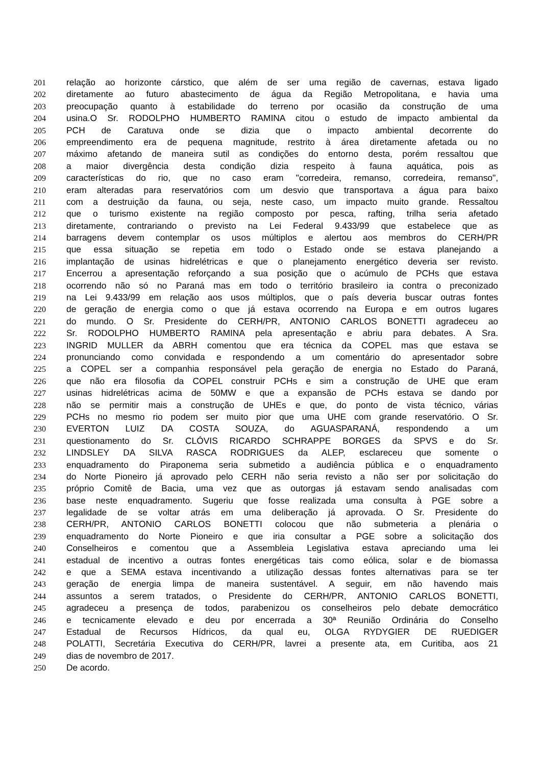201 relação ao horizonte cárstico, que além de ser uma região de cavernas, estava ligado
202 diretamente ao futuro abastecimento de água da Região Metropolitana, e havia uma
203 preocupação quanto à estabilidade do terreno por ocasião da construção de uma
204 usina.O Sr. RODOLPHO HUMBERTO RAMINA citou o estudo de impacto ambiental da
205 PCH de Caratuva onde se dizia que o impacto ambiental decorrente do
206 empreendimento era de pequena magnitude, restrito à área diretamente afetada ou no
207 máximo afetando de maneira sutil as condições do entorno desta, porém ressaltou que
208 a maior divergência desta condição dizia respeito à fauna aquática, pois as
209 características do rio, que no caso eram "corredeira, remanso, corredeira, remanso",
210 eram alteradas para reservatórios com um desvio que transportava a água para baixo
211 com a destruição da fauna, ou seja, neste caso, um impacto muito grande. Ressaltou
212 que o turismo existente na região composto por pesca, rafting, trilha seria afetado
213 diretamente, contrariando o previsto na Lei Federal 9.433/99 que estabelece que as
214 barragens devem contemplar os usos múltiplos e alertou aos membros do CERH/PR
215 que essa situação se repetia em todo o Estado onde se estava planejando a
216 implantação de usinas hidrelétricas e que o planejamento energético deveria ser revisto.
217 Encerrou a apresentação reforçando a sua posição que o acúmulo de PCHs que estava
218 ocorrendo não só no Paraná mas em todo o território brasileiro ia contra o preconizado
219 na Lei 9.433/99 em relação aos usos múltiplos, que o país deveria buscar outras fontes
220 de geração de energia como o que já estava ocorrendo na Europa e em outros lugares
221 do mundo. O Sr. Presidente do CERH/PR, ANTONIO CARLOS BONETTI agradeceu ao
222 Sr. RODOLPHO HUMBERTO RAMINA pela apresentação e abriu para debates. A Sra.
223 INGRID MULLER da ABRH comentou que era técnica da COPEL mas que estava se
224 pronunciando como convidada e respondendo a um comentário do apresentador sobre
225 a COPEL ser a companhia responsável pela geração de energia no Estado do Paraná,
226 que não era filosofia da COPEL construir PCHs e sim a construção de UHE que eram
227 usinas hidrelétricas acima de 50MW e que a expansão de PCHs estava se dando por
228 não se permitir mais a construção de UHEs e que, do ponto de vista técnico, várias
229 PCHs no mesmo rio podem ser muito pior que uma UHE com grande reservatório. O Sr.
230 EVERTON LUIZ DA COSTA SOUZA, do AGUASPARANÁ, respondendo a um
231 questionamento do Sr. CLÓVIS RICARDO SCHRAPPE BORGES da SPVS e do Sr.
232 LINDSLEY DA SILVA RASCA RODRIGUES da ALEP, esclareceu que somente o
233 enquadramento do Piraponema seria submetido a audiência pública e o enquadramento
234 do Norte Pioneiro já aprovado pelo CERH não seria revisto a não ser por solicitação do
235 próprio Comitê de Bacia, uma vez que as outorgas já estavam sendo analisadas com
236 base neste enquadramento. Sugeriu que fosse realizada uma consulta à PGE sobre a
237 legalidade de se voltar atrás em uma deliberação já aprovada. O Sr. Presidente do
238 CERH/PR, ANTONIO CARLOS BONETTI colocou que não submeteria a plenária o
239 enquadramento do Norte Pioneiro e que iria consultar a PGE sobre a solicitação dos
240 Conselheiros e comentou que a Assembleia Legislativa estava apreciando uma lei
241 estadual de incentivo a outras fontes energéticas tais como eólica, solar e de biomassa
242 e que a SEMA estava incentivando a utilização dessas fontes alternativas para se ter
243 geração de energia limpa de maneira sustentável. A seguir, em não havendo mais
244 assuntos a serem tratados, o Presidente do CERH/PR, ANTONIO CARLOS BONETTI,
245 agradeceu a presença de todos, parabenizou os conselheiros pelo debate democrático
246 e tecnicamente elevado e deu por encerrada a 30ª Reunião Ordinária do Conselho
247 Estadual de Recursos Hídricos, da qual eu, OLGA RYDYGIER DE RUEDIGER
248 POLATTI, Secretária Executiva do CERH/PR, lavrei a presente ata, em Curitiba, aos 21
249 dias de novembro de 2017.
250 De acordo.